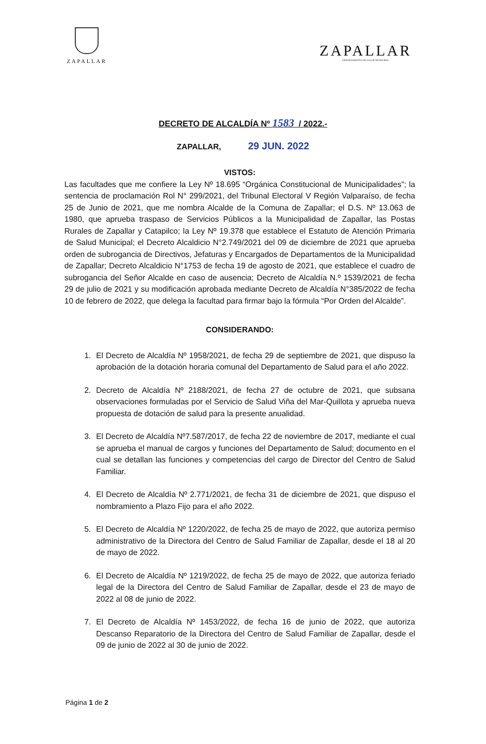ZAPALLAR
ZAPALLAR
DEPARTAMENTO DE SALUD MUNICIPAL
DECRETO DE ALCALDÍA Nº 1583 / 2022.-
ZAPALLAR, 29 JUN. 2022
VISTOS:
Las facultades que me confiere la Ley Nº 18.695 “Orgánica Constitucional de Municipalidades”; la sentencia de proclamación Rol N° 299/2021, del Tribunal Electoral V Región Valparaíso, de fecha 25 de Junio de 2021, que me nombra Alcalde de la Comuna de Zapallar; el D.S. Nº 13.063 de 1980, que aprueba traspaso de Servicios Públicos a la Municipalidad de Zapallar, las Postas Rurales de Zapallar y Catapilco; la Ley Nº 19.378 que establece el Estatuto de Atención Primaria de Salud Municipal; el Decreto Alcaldicio N°2.749/2021 del 09 de diciembre de 2021 que aprueba orden de subrogancia de Directivos, Jefaturas y Encargados de Departamentos de la Municipalidad de Zapallar; Decreto Alcaldicio N°1753 de fecha 19 de agosto de 2021, que establece el cuadro de subrogancia del Señor Alcalde en caso de ausencia; Decreto de Alcaldía N.º 1539/2021 de fecha 29 de julio de 2021 y su modificación aprobada mediante Decreto de Alcaldía N°385/2022 de fecha 10 de febrero de 2022, que delega la facultad para firmar bajo la fórmula “Por Orden del Alcalde”.
CONSIDERANDO:
1. El Decreto de Alcaldía Nº 1958/2021, de fecha 29 de septiembre de 2021, que dispuso la aprobación de la dotación horaria comunal del Departamento de Salud para el año 2022.
2. Decreto de Alcaldía Nº 2188/2021, de fecha 27 de octubre de 2021, que subsana observaciones formuladas por el Servicio de Salud Viña del Mar-Quillota y aprueba nueva propuesta de dotación de salud para la presente anualidad.
3. El Decreto de Alcaldía Nº7.587/2017, de fecha 22 de noviembre de 2017, mediante el cual se aprueba el manual de cargos y funciones del Departamento de Salud; documento en el cual se detallan las funciones y competencias del cargo de Director del Centro de Salud Familiar.
4. El Decreto de Alcaldía Nº 2.771/2021, de fecha 31 de diciembre de 2021, que dispuso el nombramiento a Plazo Fijo para el año 2022.
5. El Decreto de Alcaldía Nº 1220/2022, de fecha 25 de mayo de 2022, que autoriza permiso administrativo de la Directora del Centro de Salud Familiar de Zapallar, desde el 18 al 20 de mayo de 2022.
6. El Decreto de Alcaldía Nº 1219/2022, de fecha 25 de mayo de 2022, que autoriza feriado legal de la Directora del Centro de Salud Familiar de Zapallar, desde el 23 de mayo de 2022 al 08 de junio de 2022.
7. El Decreto de Alcaldía Nº 1453/2022, de fecha 16 de junio de 2022, que autoriza Descanso Reparatorio de la Directora del Centro de Salud Familiar de Zapallar, desde el 09 de junio de 2022 al 30 de junio de 2022.
Página 1 de 2